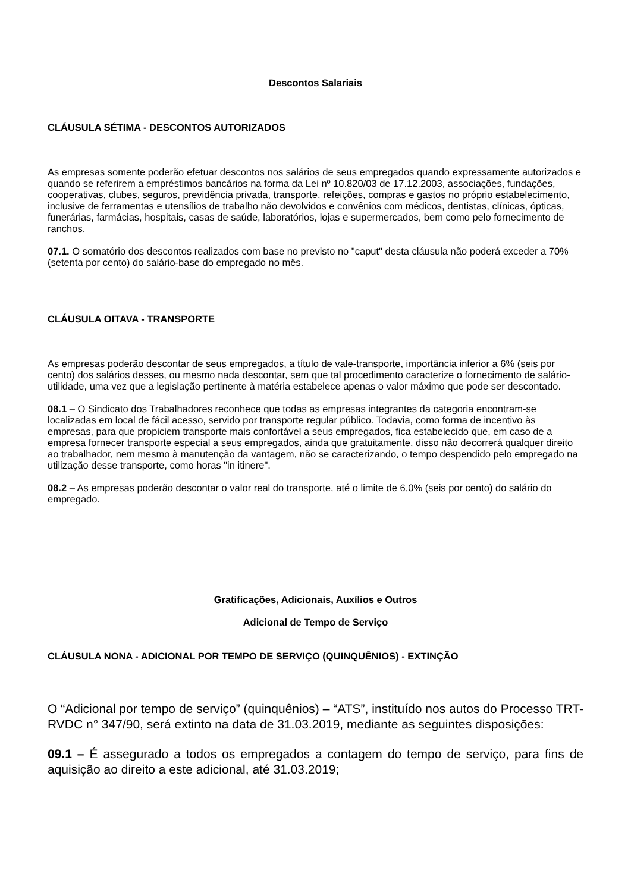Descontos Salariais
CLÁUSULA SÉTIMA - DESCONTOS AUTORIZADOS
As empresas somente poderão efetuar descontos nos salários de seus empregados quando expressamente autorizados e quando se referirem a empréstimos bancários na forma da Lei nº 10.820/03 de 17.12.2003, associações, fundações, cooperativas, clubes, seguros, previdência privada, transporte, refeições, compras e gastos no próprio estabelecimento, inclusive de ferramentas e utensílios de trabalho não devolvidos e convênios com médicos, dentistas, clínicas, ópticas, funerárias, farmácias, hospitais, casas de saúde, laboratórios, lojas e supermercados, bem como pelo fornecimento de ranchos.
07.1. O somatório dos descontos realizados com base no previsto no "caput" desta cláusula não poderá exceder a 70% (setenta por cento) do salário-base do empregado no mês.
CLÁUSULA OITAVA - TRANSPORTE
As empresas poderão descontar de seus empregados, a título de vale-transporte, importância inferior a 6% (seis por cento) dos salários desses, ou mesmo nada descontar, sem que tal procedimento caracterize o fornecimento de salário-utilidade, uma vez que a legislação pertinente à matéria estabelece apenas o valor máximo que pode ser descontado.
08.1 – O Sindicato dos Trabalhadores reconhece que todas as empresas integrantes da categoria encontram-se localizadas em local de fácil acesso, servido por transporte regular público. Todavia, como forma de incentivo às empresas, para que propiciem transporte mais confortável a seus empregados, fica estabelecido que, em caso de a empresa fornecer transporte especial a seus empregados, ainda que gratuitamente, disso não decorrerá qualquer direito ao trabalhador, nem mesmo à manutenção da vantagem, não se caracterizando, o tempo despendido pelo empregado na utilização desse transporte, como horas "in itinere".
08.2 – As empresas poderão descontar o valor real do transporte, até o limite de 6,0% (seis por cento) do salário do empregado.
Gratificações, Adicionais, Auxílios e Outros
Adicional de Tempo de Serviço
CLÁUSULA NONA - ADICIONAL POR TEMPO DE SERVIÇO (QUINQUÊNIOS) - EXTINÇÃO
O “Adicional por tempo de serviço” (quinquênios) – “ATS”, instituído nos autos do Processo TRT-RVDC n° 347/90, será extinto na data de 31.03.2019, mediante as seguintes disposições:
09.1 – É assegurado a todos os empregados a contagem do tempo de serviço, para fins de aquisição ao direito a este adicional, até 31.03.2019;